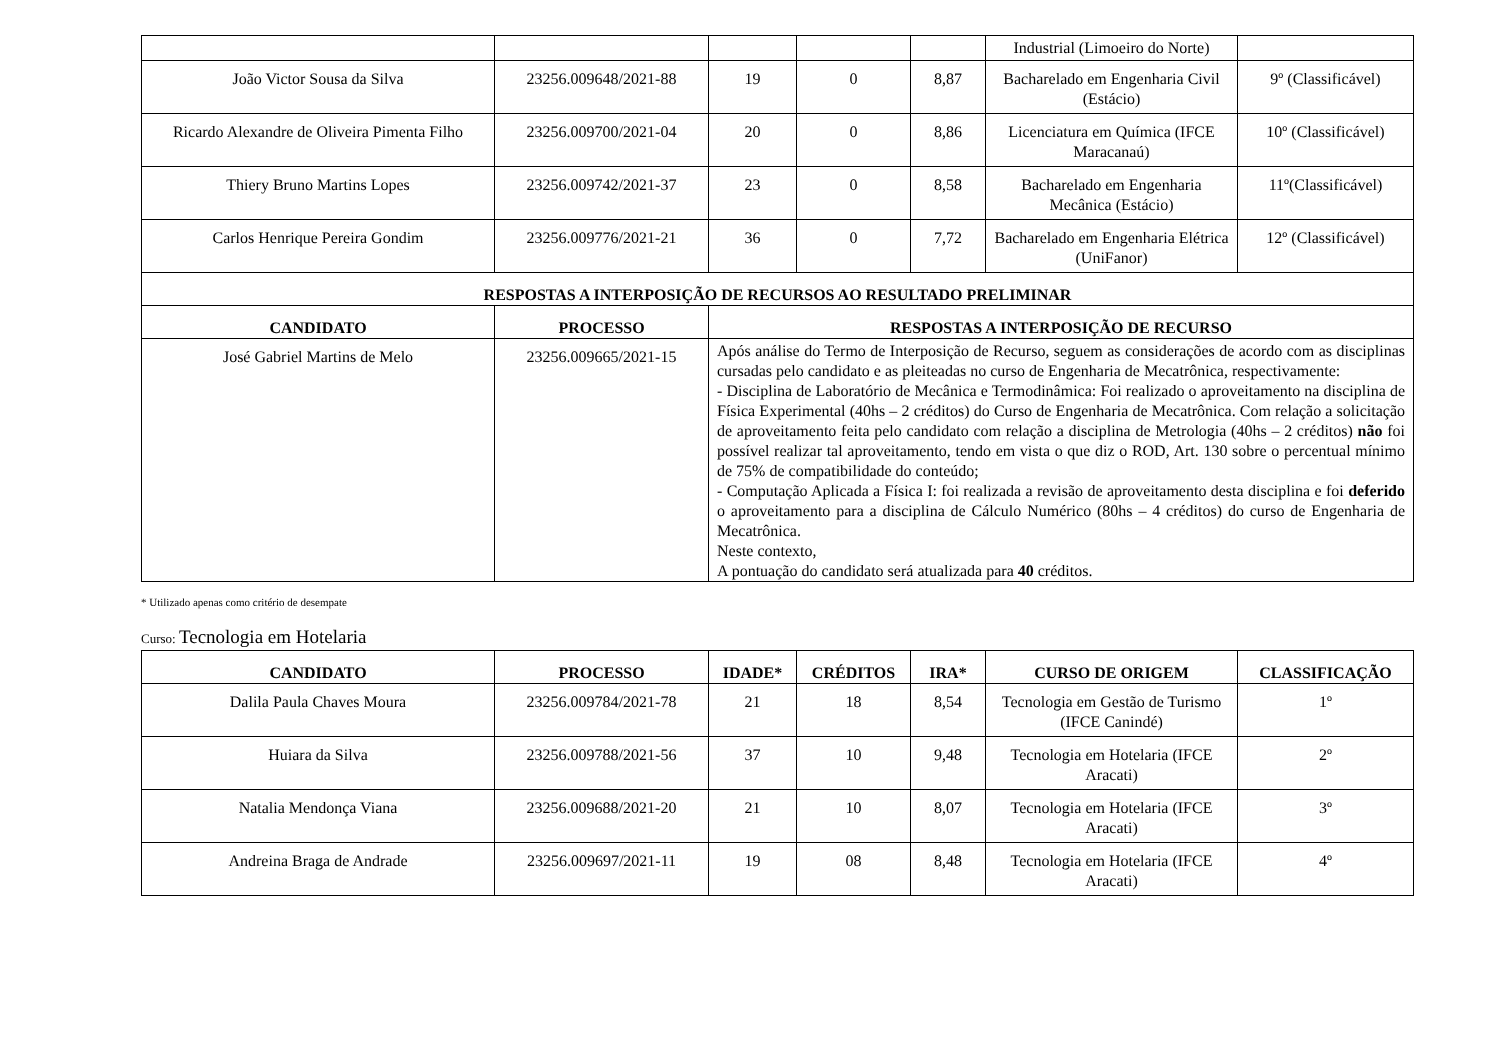| | | | | | Industrial (Limoeiro do Norte) | |
| João Victor Sousa da Silva | 23256.009648/2021-88 | 19 | 0 | 8,87 | Bacharelado em Engenharia Civil (Estácio) | 9º (Classificável) |
| Ricardo Alexandre de Oliveira Pimenta Filho | 23256.009700/2021-04 | 20 | 0 | 8,86 | Licenciatura em Química (IFCE Maracanaú) | 10º (Classificável) |
| Thiery Bruno Martins Lopes | 23256.009742/2021-37 | 23 | 0 | 8,58 | Bacharelado em Engenharia Mecânica (Estácio) | 11º(Classificável) |
| Carlos Henrique Pereira Gondim | 23256.009776/2021-21 | 36 | 0 | 7,72 | Bacharelado em Engenharia Elétrica (UniFanor) | 12º (Classificável) |
| RESPOSTAS A INTERPOSIÇÃO DE RECURSOS AO RESULTADO PRELIMINAR | | | | | | |
| CANDIDATO | PROCESSO | RESPOSTAS A INTERPOSIÇÃO DE RECURSO | | | | |
| José Gabriel Martins de Melo | 23256.009665/2021-15 | Após análise do Termo de Interposição de Recurso, seguem as considerações de acordo com as disciplinas cursadas pelo candidato e as pleiteadas no curso de Engenharia de Mecatrônica, respectivamente: - Disciplina de Laboratório de Mecânica e Termodinâmica: Foi realizado o aproveitamento na disciplina de Física Experimental (40hs – 2 créditos) do Curso de Engenharia de Mecatrônica. Com relação a solicitação de aproveitamento feita pelo candidato com relação a disciplina de Metrologia (40hs – 2 créditos) não foi possível realizar tal aproveitamento, tendo em vista o que diz o ROD, Art. 130 sobre o percentual mínimo de 75% de compatibilidade do conteúdo; - Computação Aplicada a Física I: foi realizada a revisão de aproveitamento desta disciplina e foi deferido o aproveitamento para a disciplina de Cálculo Numérico (80hs – 4 créditos) do curso de Engenharia de Mecatrônica. Neste contexto, A pontuação do candidato será atualizada para 40 créditos. | | | | |
* Utilizado apenas como critério de desempate
Curso: Tecnologia em Hotelaria
| CANDIDATO | PROCESSO | IDADE* | CRÉDITOS | IRA* | CURSO DE ORIGEM | CLASSIFICAÇÃO |
| --- | --- | --- | --- | --- | --- | --- |
| Dalila Paula Chaves Moura | 23256.009784/2021-78 | 21 | 18 | 8,54 | Tecnologia em Gestão de Turismo (IFCE Canindé) | 1º |
| Huiara da Silva | 23256.009788/2021-56 | 37 | 10 | 9,48 | Tecnologia em Hotelaria (IFCE Aracati) | 2º |
| Natalia Mendonça Viana | 23256.009688/2021-20 | 21 | 10 | 8,07 | Tecnologia em Hotelaria (IFCE Aracati) | 3º |
| Andreina Braga de Andrade | 23256.009697/2021-11 | 19 | 08 | 8,48 | Tecnologia em Hotelaria (IFCE Aracati) | 4º |